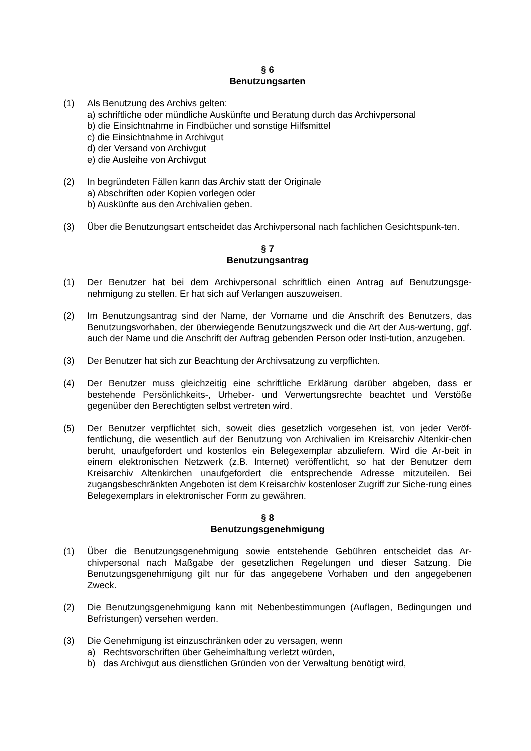§ 6
Benutzungsarten
(1) Als Benutzung des Archivs gelten:
a) schriftliche oder mündliche Auskünfte und Beratung durch das Archivpersonal
b) die Einsichtnahme in Findbücher und sonstige Hilfsmittel
c) die Einsichtnahme in Archivgut
d) der Versand von Archivgut
e) die Ausleihe von Archivgut
(2) In begründeten Fällen kann das Archiv statt der Originale
a) Abschriften oder Kopien vorlegen oder
b) Auskünfte aus den Archivalien geben.
(3) Über die Benutzungsart entscheidet das Archivpersonal nach fachlichen Gesichtspunk-ten.
§ 7
Benutzungsantrag
(1) Der Benutzer hat bei dem Archivpersonal schriftlich einen Antrag auf Benutzungsge-nehmigung zu stellen. Er hat sich auf Verlangen auszuweisen.
(2) Im Benutzungsantrag sind der Name, der Vorname und die Anschrift des Benutzers, das Benutzungsvorhaben, der überwiegende Benutzungszweck und die Art der Aus-wertung, ggf. auch der Name und die Anschrift der Auftrag gebenden Person oder Insti-tution, anzugeben.
(3) Der Benutzer hat sich zur Beachtung der Archivsatzung zu verpflichten.
(4) Der Benutzer muss gleichzeitig eine schriftliche Erklärung darüber abgeben, dass er bestehende Persönlichkeits-, Urheber- und Verwertungsrechte beachtet und Verstöße gegenüber den Berechtigten selbst vertreten wird.
(5) Der Benutzer verpflichtet sich, soweit dies gesetzlich vorgesehen ist, von jeder Veröf-fentlichung, die wesentlich auf der Benutzung von Archivalien im Kreisarchiv Altenkir-chen beruht, unaufgefordert und kostenlos ein Belegexemplar abzuliefern. Wird die Ar-beit in einem elektronischen Netzwerk (z.B. Internet) veröffentlicht, so hat der Benutzer dem Kreisarchiv Altenkirchen unaufgefordert die entsprechende Adresse mitzuteilen. Bei zugangsbeschränkten Angeboten ist dem Kreisarchiv kostenloser Zugriff zur Siche-rung eines Belegexemplars in elektronischer Form zu gewähren.
§ 8
Benutzungsgenehmigung
(1) Über die Benutzungsgenehmigung sowie entstehende Gebühren entscheidet das Ar-chivpersonal nach Maßgabe der gesetzlichen Regelungen und dieser Satzung. Die Benutzungsgenehmigung gilt nur für das angegebene Vorhaben und den angegebenen Zweck.
(2) Die Benutzungsgenehmigung kann mit Nebenbestimmungen (Auflagen, Bedingungen und Befristungen) versehen werden.
(3) Die Genehmigung ist einzuschränken oder zu versagen, wenn
a) Rechtsvorschriften über Geheimhaltung verletzt würden,
b) das Archivgut aus dienstlichen Gründen von der Verwaltung benötigt wird,